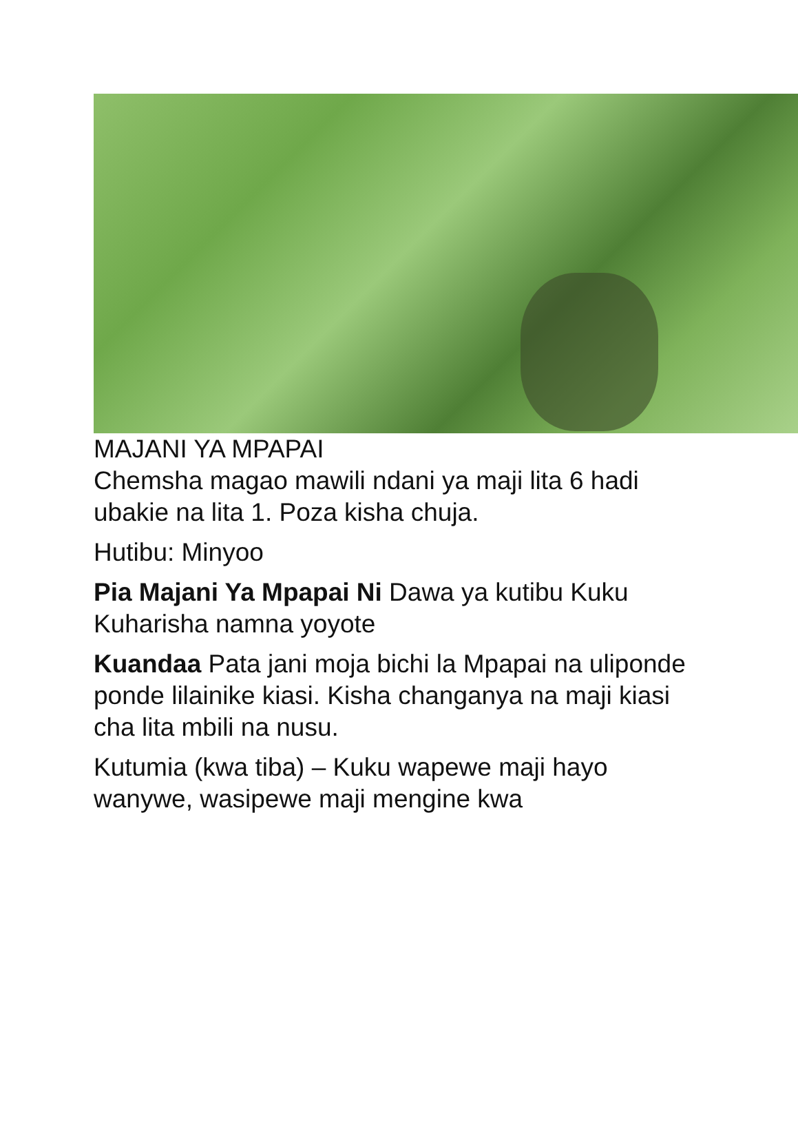MAJANI YA MPAPAI
Chemsha magao mawili ndani ya maji lita 6 hadi ubakie na lita 1. Poza kisha chuja.
Hutibu: Minyoo
Pia Majani Ya Mpapai Ni Dawa ya kutibu Kuku Kuharisha namna yoyote
Kuandaa Pata jani moja bichi la Mpapai na uliponde ponde lilainike kiasi. Kisha changanya na maji kiasi cha lita mbili na nusu.
Kutumia (kwa tiba) – Kuku wapewe maji hayo wanywe, wasipewe maji mengine kwa